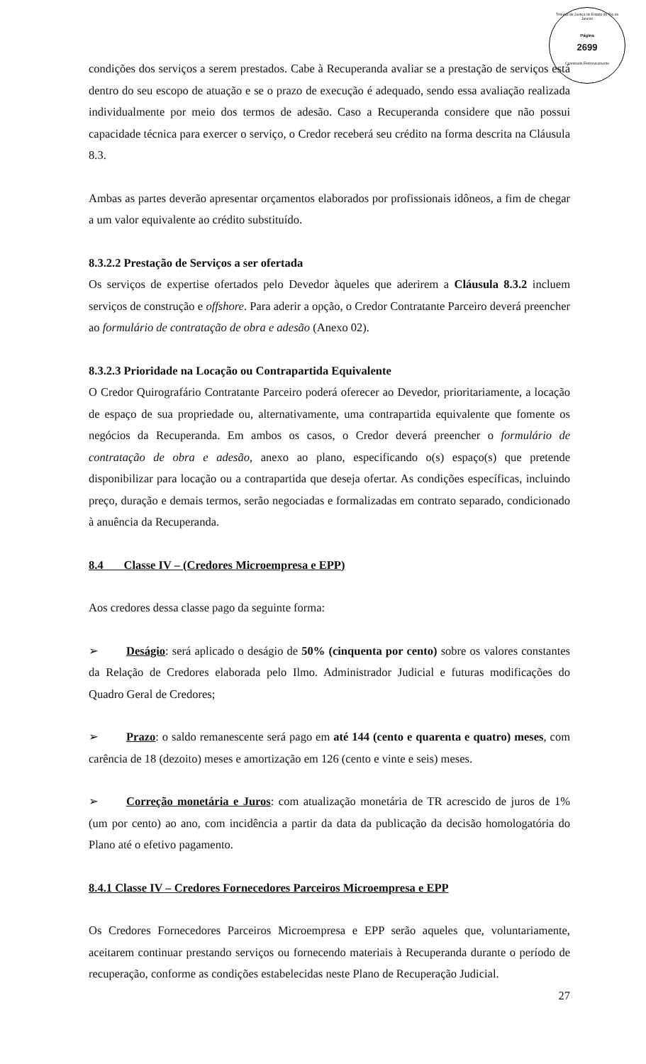Tribunal de Justiça do Estado do Rio de Janeiro
Página
2699
Carimbado Eletronicamente
condições dos serviços a serem prestados. Cabe à Recuperanda avaliar se a prestação de serviços está dentro do seu escopo de atuação e se o prazo de execução é adequado, sendo essa avaliação realizada individualmente por meio dos termos de adesão. Caso a Recuperanda considere que não possui capacidade técnica para exercer o serviço, o Credor receberá seu crédito na forma descrita na Cláusula 8.3.
Ambas as partes deverão apresentar orçamentos elaborados por profissionais idôneos, a fim de chegar a um valor equivalente ao crédito substituído.
8.3.2.2 Prestação de Serviços a ser ofertada
Os serviços de expertise ofertados pelo Devedor àqueles que aderirem a Cláusula 8.3.2 incluem serviços de construção e offshore. Para aderir a opção, o Credor Contratante Parceiro deverá preencher ao formulário de contratação de obra e adesão (Anexo 02).
8.3.2.3 Prioridade na Locação ou Contrapartida Equivalente
O Credor Quirografário Contratante Parceiro poderá oferecer ao Devedor, prioritariamente, a locação de espaço de sua propriedade ou, alternativamente, uma contrapartida equivalente que fomente os negócios da Recuperanda. Em ambos os casos, o Credor deverá preencher o formulário de contratação de obra e adesão, anexo ao plano, especificando o(s) espaço(s) que pretende disponibilizar para locação ou a contrapartida que deseja ofertar. As condições específicas, incluindo preço, duração e demais termos, serão negociadas e formalizadas em contrato separado, condicionado à anuência da Recuperanda.
8.4 Classe IV – (Credores Microempresa e EPP)
Aos credores dessa classe pago da seguinte forma:
➢ Deságio: será aplicado o deságio de 50% (cinquenta por cento) sobre os valores constantes da Relação de Credores elaborada pelo Ilmo. Administrador Judicial e futuras modificações do Quadro Geral de Credores;
➢ Prazo: o saldo remanescente será pago em até 144 (cento e quarenta e quatro) meses, com carência de 18 (dezoito) meses e amortização em 126 (cento e vinte e seis) meses.
➢ Correção monetária e Juros: com atualização monetária de TR acrescido de juros de 1% (um por cento) ao ano, com incidência a partir da data da publicação da decisão homologatória do Plano até o efetivo pagamento.
8.4.1 Classe IV – Credores Fornecedores Parceiros Microempresa e EPP
Os Credores Fornecedores Parceiros Microempresa e EPP serão aqueles que, voluntariamente, aceitarem continuar prestando serviços ou fornecendo materiais à Recuperanda durante o período de recuperação, conforme as condições estabelecidas neste Plano de Recuperação Judicial.
27